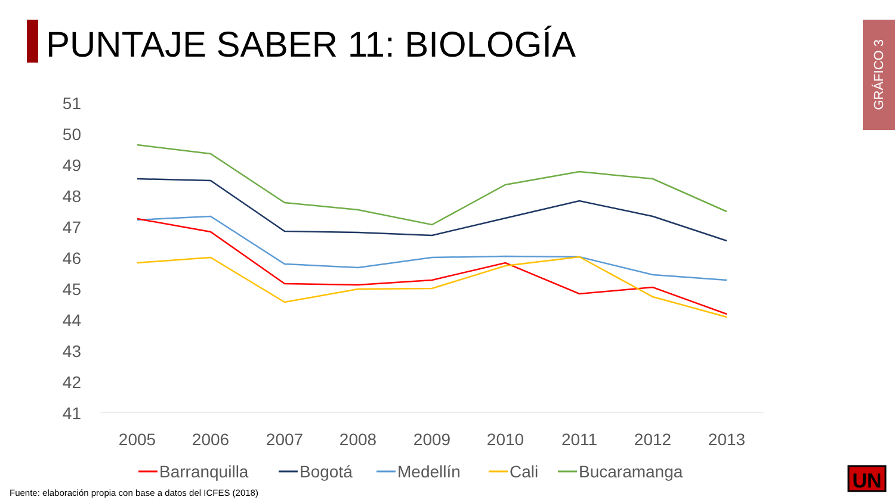PUNTAJE SABER 11: BIOLOGÍA
GRÁFICO 3
51
50
49
48
47
46
45
44
43
42
41
2005
2006
2007
2008
2009
2010
2011
2012
2013
Barranquilla
Bogotá
Medellín
Cali
Bucaramanga
UN
Fuente: elaboración propia con base a datos del ICFES (2018)